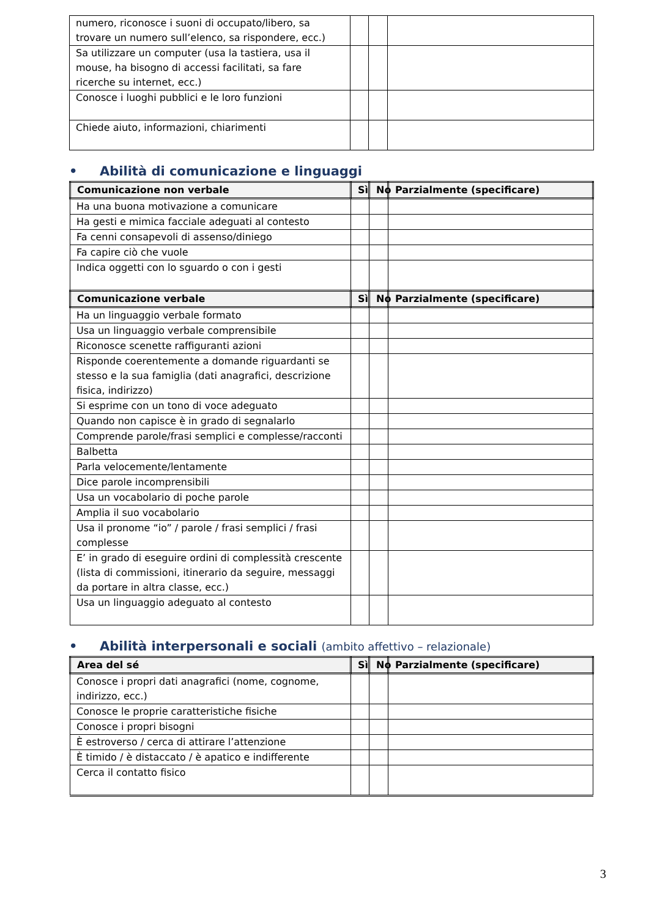| numero, riconosce i suoni di occupato/libero, sa trovare un numero sull’elenco, sa rispondere, ecc.) | | | |
| Sa utilizzare un computer (usa la tastiera, usa il mouse, ha bisogno di accessi facilitati, sa fare ricerche su internet, ecc.) | | | |
| Conosce i luoghi pubblici e le loro funzioni | | | |
| Chiede aiuto, informazioni, chiarimenti | | | |
• Abilità di comunicazione e linguaggi
| Comunicazione non verbale | Sì | No | Parzialmente (specificare) |
| --- | --- | --- | --- |
| Ha una buona motivazione a comunicare | | | |
| Ha gesti e mimica facciale adeguati al contesto | | | |
| Fa cenni consapevoli di assenso/diniego | | | |
| Fa capire ciò che vuole | | | |
| Indica oggetti con lo sguardo o con i gesti | | | |
| Comunicazione verbale | Sì | No | Parzialmente (specificare) |
| Ha un linguaggio verbale formato | | | |
| Usa un linguaggio verbale comprensibile | | | |
| Riconosce scenette raffiguranti azioni | | | |
| Risponde coerentemente a domande riguardanti se stesso e la sua famiglia (dati anagrafici, descrizione fisica, indirizzo) | | | |
| Si esprime con un tono di voce adeguato | | | |
| Quando non capisce è in grado di segnalarlo | | | |
| Comprende parole/frasi semplici e complesse/racconti | | | |
| Balbetta | | | |
| Parla velocemente/lentamente | | | |
| Dice parole incomprensibili | | | |
| Usa un vocabolario di poche parole | | | |
| Amplia il suo vocabolario | | | |
| Usa il pronome “io” / parole / frasi semplici / frasi complesse | | | |
| E’ in grado di eseguire ordini di complessità crescente (lista di commissioni, itinerario da seguire, messaggi da portare in altra classe, ecc.) | | | |
| Usa un linguaggio adeguato al contesto | | | |
• Abilità interpersonali e sociali (ambito affettivo – relazionale)
| Area del sé | Sì | No | Parzialmente (specificare) |
| --- | --- | --- | --- |
| Conosce i propri dati anagrafici (nome, cognome, indirizzo, ecc.) | | | |
| Conosce le proprie caratteristiche fisiche | | | |
| Conosce i propri bisogni | | | |
| È estroverso / cerca di attirare l’attenzione | | | |
| È timido / è distaccato / è apatico e indifferente | | | |
| Cerca il contatto fisico | | | |
3